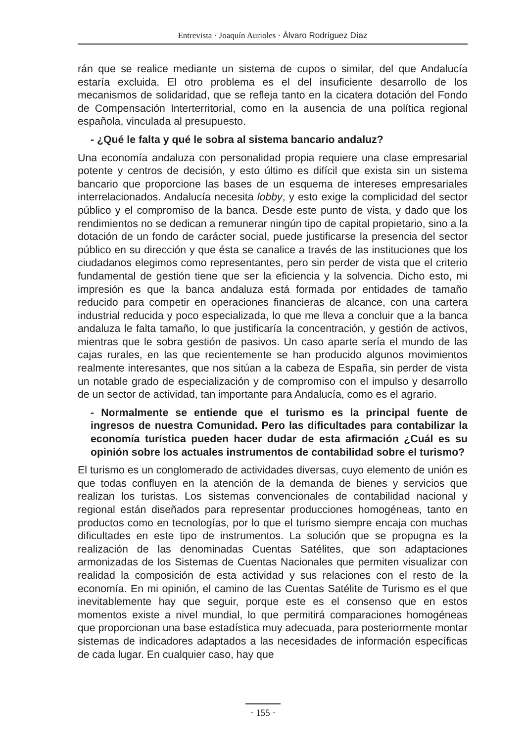Entrevista · Joaquín Aurioles · Álvaro Rodríguez Díaz
rán que se realice mediante un sistema de cupos o similar, del que Andalucía estaría excluida. El otro problema es el del insuficiente desarrollo de los mecanismos de solidaridad, que se refleja tanto en la cicatera dotación del Fondo de Compensación Interterritorial, como en la ausencia de una política regional española, vinculada al presupuesto.
- ¿Qué le falta y qué le sobra al sistema bancario andaluz?
Una economía andaluza con personalidad propia requiere una clase empresarial potente y centros de decisión, y esto último es difícil que exista sin un sistema bancario que proporcione las bases de un esquema de intereses empresariales interrelacionados. Andalucía necesita lobby, y esto exige la complicidad del sector público y el compromiso de la banca. Desde este punto de vista, y dado que los rendimientos no se dedican a remunerar ningún tipo de capital propietario, sino a la dotación de un fondo de carácter social, puede justificarse la presencia del sector público en su dirección y que ésta se canalice a través de las instituciones que los ciudadanos elegimos como representantes, pero sin perder de vista que el criterio fundamental de gestión tiene que ser la eficiencia y la solvencia. Dicho esto, mi impresión es que la banca andaluza está formada por entidades de tamaño reducido para competir en operaciones financieras de alcance, con una cartera industrial reducida y poco especializada, lo que me lleva a concluir que a la banca andaluza le falta tamaño, lo que justificaría la concentración, y gestión de activos, mientras que le sobra gestión de pasivos. Un caso aparte sería el mundo de las cajas rurales, en las que recientemente se han producido algunos movimientos realmente interesantes, que nos sitúan a la cabeza de España, sin perder de vista un notable grado de especialización y de compromiso con el impulso y desarrollo de un sector de actividad, tan importante para Andalucía, como es el agrario.
- Normalmente se entiende que el turismo es la principal fuente de ingresos de nuestra Comunidad. Pero las dificultades para contabilizar la economía turística pueden hacer dudar de esta afirmación ¿Cuál es su opinión sobre los actuales instrumentos de contabilidad sobre el turismo?
El turismo es un conglomerado de actividades diversas, cuyo elemento de unión es que todas confluyen en la atención de la demanda de bienes y servicios que realizan los turistas. Los sistemas convencionales de contabilidad nacional y regional están diseñados para representar producciones homogéneas, tanto en productos como en tecnologías, por lo que el turismo siempre encaja con muchas dificultades en este tipo de instrumentos. La solución que se propugna es la realización de las denominadas Cuentas Satélites, que son adaptaciones armonizadas de los Sistemas de Cuentas Nacionales que permiten visualizar con realidad la composición de esta actividad y sus relaciones con el resto de la economía. En mi opinión, el camino de las Cuentas Satélite de Turismo es el que inevitablemente hay que seguir, porque este es el consenso que en estos momentos existe a nivel mundial, lo que permitirá comparaciones homogéneas que proporcionan una base estadística muy adecuada, para posteriormente montar sistemas de indicadores adaptados a las necesidades de información específicas de cada lugar. En cualquier caso, hay que
· 155 ·